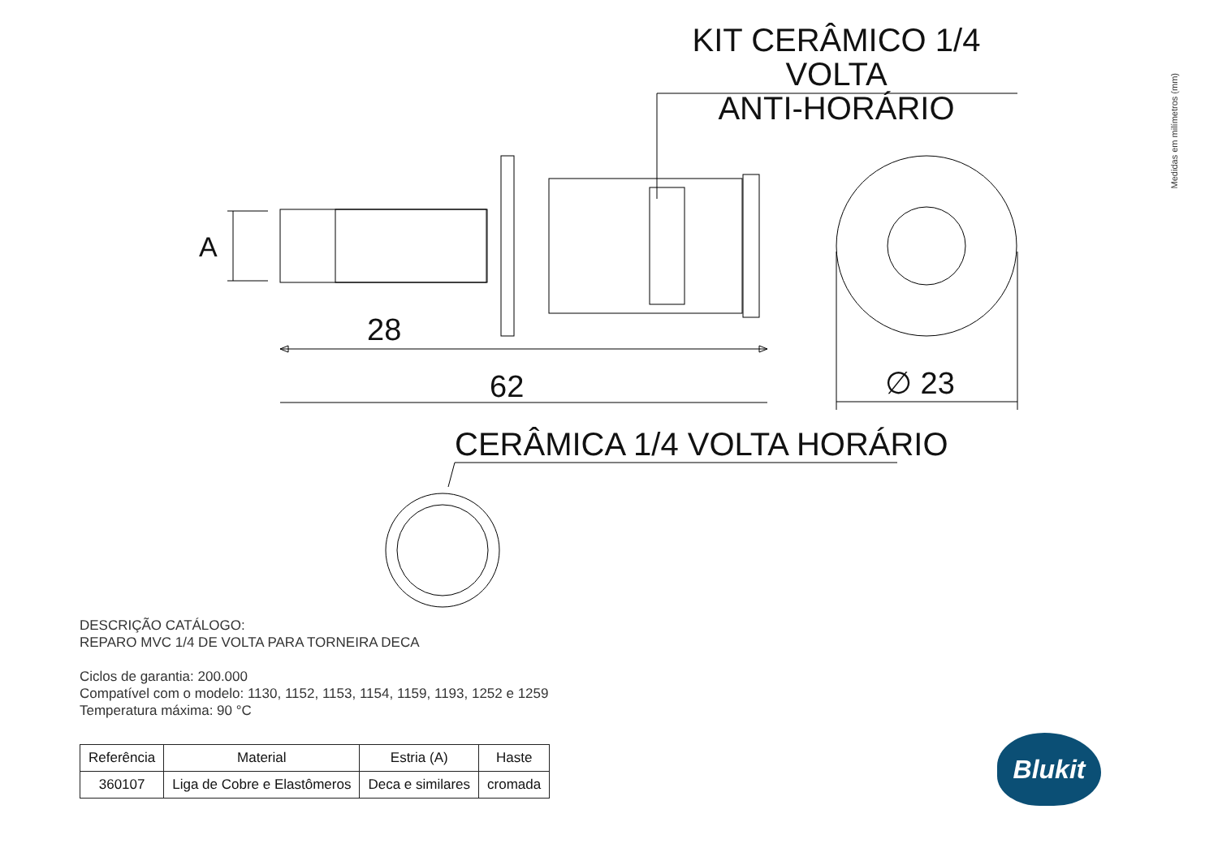KIT CERÂMICO 1/4 VOLTA
ANTI-HORÁRIO
Medidas em milímetros (mm)
A
28
62 ∅ 23
CERÂMICA 1/4 VOLTA HORÁRIO
DESCRIÇÃO CATÁLOGO:
REPARO MVC 1/4 DE VOLTA PARA TORNEIRA DECA
Ciclos de garantia: 200.000
Compatível com o modelo: 1130, 1152, 1153, 1154, 1159, 1193, 1252 e 1259
Temperatura máxima: 90 °C
| Referência | Material | Estria (A) | Haste |
| --- | --- | --- | --- |
| 360107 | Liga de Cobre e Elastômeros | Deca e similares | cromada |
Blukit